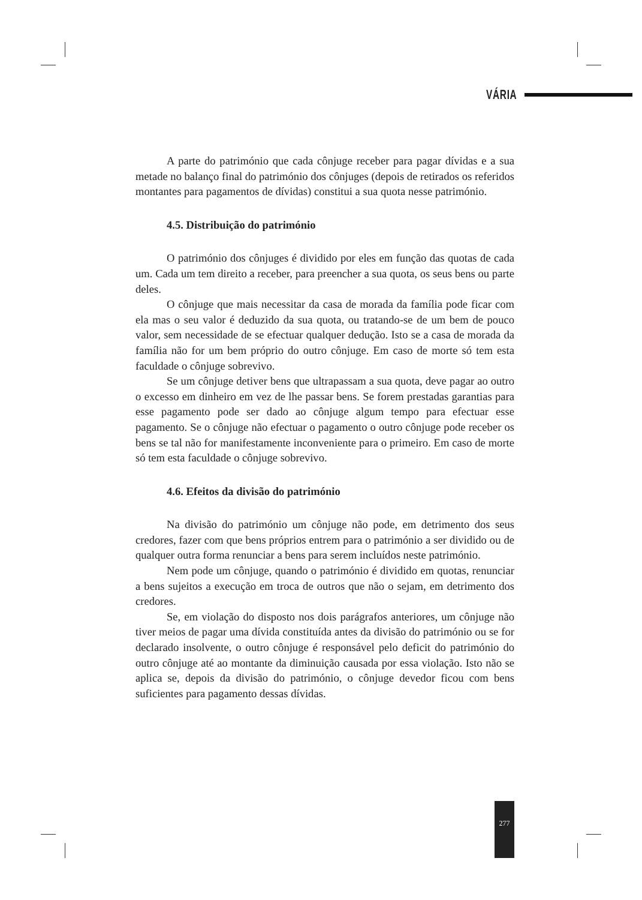VÁRIA
A parte do património que cada cônjuge receber para pagar dívidas e a sua metade no balanço final do património dos cônjuges (depois de retirados os referidos montantes para pagamentos de dívidas) constitui a sua quota nesse património.
4.5. Distribuição do património
O património dos cônjuges é dividido por eles em função das quotas de cada um. Cada um tem direito a receber, para preencher a sua quota, os seus bens ou parte deles.
O cônjuge que mais necessitar da casa de morada da família pode ficar com ela mas o seu valor é deduzido da sua quota, ou tratando-se de um bem de pouco valor, sem necessidade de se efectuar qualquer dedução. Isto se a casa de morada da família não for um bem próprio do outro cônjuge. Em caso de morte só tem esta faculdade o cônjuge sobrevivo.
Se um cônjuge detiver bens que ultrapassam a sua quota, deve pagar ao outro o excesso em dinheiro em vez de lhe passar bens. Se forem prestadas garantias para esse pagamento pode ser dado ao cônjuge algum tempo para efectuar esse pagamento. Se o cônjuge não efectuar o pagamento o outro cônjuge pode receber os bens se tal não for manifestamente inconveniente para o primeiro. Em caso de morte só tem esta faculdade o cônjuge sobrevivo.
4.6. Efeitos da divisão do património
Na divisão do património um cônjuge não pode, em detrimento dos seus credores, fazer com que bens próprios entrem para o património a ser dividido ou de qualquer outra forma renunciar a bens para serem incluídos neste património.
Nem pode um cônjuge, quando o património é dividido em quotas, renunciar a bens sujeitos a execução em troca de outros que não o sejam, em detrimento dos credores.
Se, em violação do disposto nos dois parágrafos anteriores, um cônjuge não tiver meios de pagar uma dívida constituída antes da divisão do património ou se for declarado insolvente, o outro cônjuge é responsável pelo deficit do património do outro cônjuge até ao montante da diminuição causada por essa violação. Isto não se aplica se, depois da divisão do património, o cônjuge devedor ficou com bens suficientes para pagamento dessas dívidas.
277